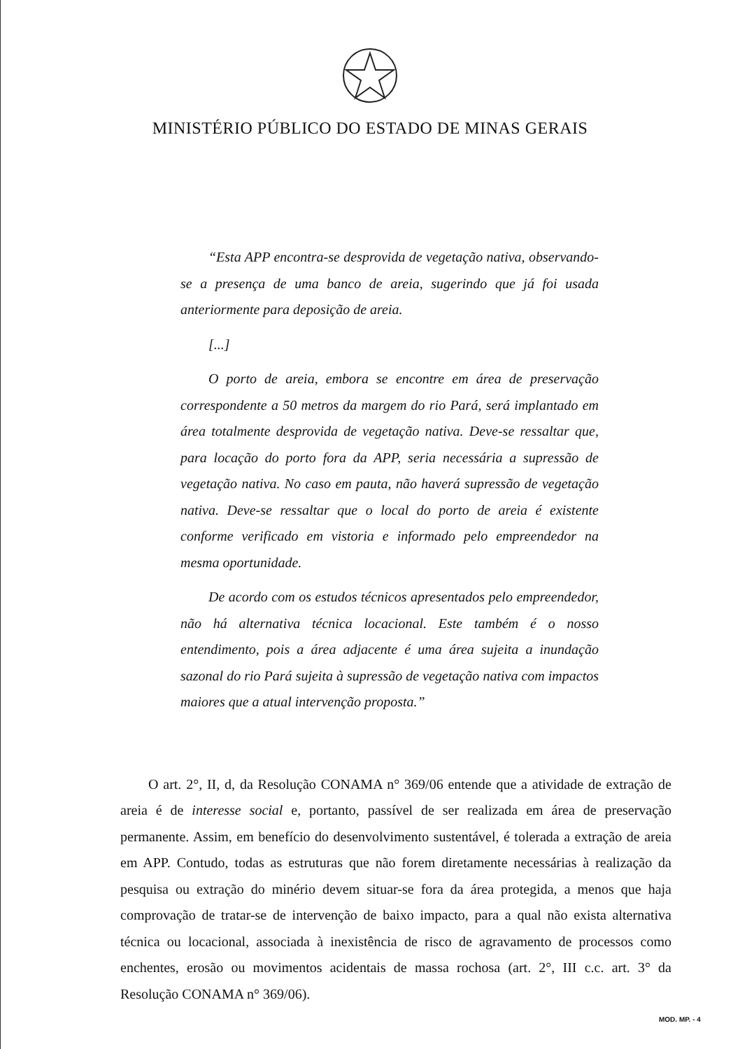MINISTÉRIO PÚBLICO DO ESTADO DE MINAS GERAIS
“Esta APP encontra-se desprovida de vegetação nativa, observando-se a presença de uma banco de areia, sugerindo que já foi usada anteriormente para deposição de areia.
[...]
O porto de areia, embora se encontre em área de preservação correspondente a 50 metros da margem do rio Pará, será implantado em área totalmente desprovida de vegetação nativa. Deve-se ressaltar que, para locação do porto fora da APP, seria necessária a supressão de vegetação nativa. No caso em pauta, não haverá supressão de vegetação nativa. Deve-se ressaltar que o local do porto de areia é existente conforme verificado em vistoria e informado pelo empreendedor na mesma oportunidade.
De acordo com os estudos técnicos apresentados pelo empreendedor, não há alternativa técnica locacional. Este também é o nosso entendimento, pois a área adjacente é uma área sujeita a inundação sazonal do rio Pará sujeita à supressão de vegetação nativa com impactos maiores que a atual intervenção proposta.”
O art. 2°, II, d, da Resolução CONAMA n° 369/06 entende que a atividade de extração de areia é de interesse social e, portanto, passível de ser realizada em área de preservação permanente. Assim, em benefício do desenvolvimento sustentável, é tolerada a extração de areia em APP. Contudo, todas as estruturas que não forem diretamente necessárias à realização da pesquisa ou extração do minério devem situar-se fora da área protegida, a menos que haja comprovação de tratar-se de intervenção de baixo impacto, para a qual não exista alternativa técnica ou locacional, associada à inexistência de risco de agravamento de processos como enchentes, erosão ou movimentos acidentais de massa rochosa (art. 2°, III c.c. art. 3° da Resolução CONAMA n° 369/06).
MOD. MP. - 4